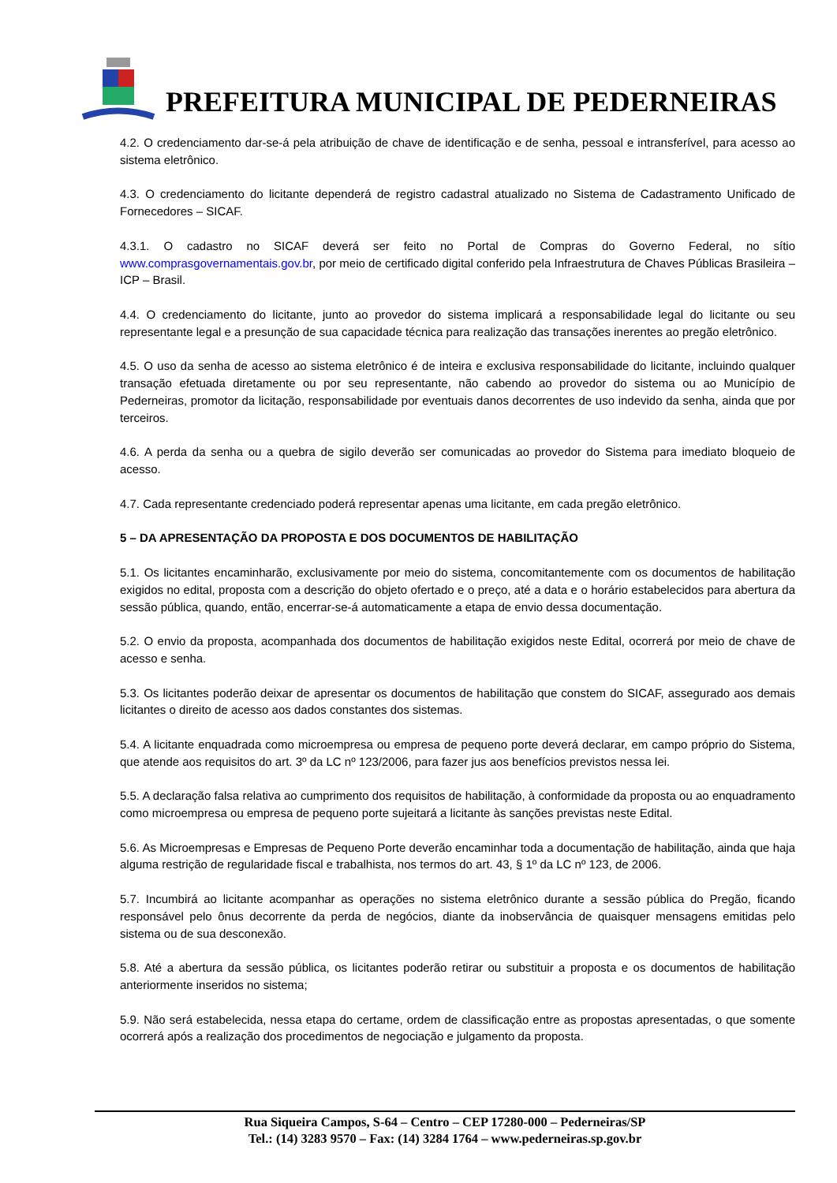PREFEITURA MUNICIPAL DE PEDERNEIRAS
4.2. O credenciamento dar-se-á pela atribuição de chave de identificação e de senha, pessoal e intransferível, para acesso ao sistema eletrônico.
4.3. O credenciamento do licitante dependerá de registro cadastral atualizado no Sistema de Cadastramento Unificado de Fornecedores – SICAF.
4.3.1. O cadastro no SICAF deverá ser feito no Portal de Compras do Governo Federal, no sítio www.comprasgovernamentais.gov.br, por meio de certificado digital conferido pela Infraestrutura de Chaves Públicas Brasileira – ICP – Brasil.
4.4. O credenciamento do licitante, junto ao provedor do sistema implicará a responsabilidade legal do licitante ou seu representante legal e a presunção de sua capacidade técnica para realização das transações inerentes ao pregão eletrônico.
4.5. O uso da senha de acesso ao sistema eletrônico é de inteira e exclusiva responsabilidade do licitante, incluindo qualquer transação efetuada diretamente ou por seu representante, não cabendo ao provedor do sistema ou ao Município de Pederneiras, promotor da licitação, responsabilidade por eventuais danos decorrentes de uso indevido da senha, ainda que por terceiros.
4.6. A perda da senha ou a quebra de sigilo deverão ser comunicadas ao provedor do Sistema para imediato bloqueio de acesso.
4.7. Cada representante credenciado poderá representar apenas uma licitante, em cada pregão eletrônico.
5 – DA APRESENTAÇÃO DA PROPOSTA E DOS DOCUMENTOS DE HABILITAÇÃO
5.1. Os licitantes encaminharão, exclusivamente por meio do sistema, concomitantemente com os documentos de habilitação exigidos no edital, proposta com a descrição do objeto ofertado e o preço, até a data e o horário estabelecidos para abertura da sessão pública, quando, então, encerrar-se-á automaticamente a etapa de envio dessa documentação.
5.2. O envio da proposta, acompanhada dos documentos de habilitação exigidos neste Edital, ocorrerá por meio de chave de acesso e senha.
5.3. Os licitantes poderão deixar de apresentar os documentos de habilitação que constem do SICAF, assegurado aos demais licitantes o direito de acesso aos dados constantes dos sistemas.
5.4. A licitante enquadrada como microempresa ou empresa de pequeno porte deverá declarar, em campo próprio do Sistema, que atende aos requisitos do art. 3º da LC nº 123/2006, para fazer jus aos benefícios previstos nessa lei.
5.5. A declaração falsa relativa ao cumprimento dos requisitos de habilitação, à conformidade da proposta ou ao enquadramento como microempresa ou empresa de pequeno porte sujeitará a licitante às sanções previstas neste Edital.
5.6. As Microempresas e Empresas de Pequeno Porte deverão encaminhar toda a documentação de habilitação, ainda que haja alguma restrição de regularidade fiscal e trabalhista, nos termos do art. 43, § 1º da LC nº 123, de 2006.
5.7. Incumbirá ao licitante acompanhar as operações no sistema eletrônico durante a sessão pública do Pregão, ficando responsável pelo ônus decorrente da perda de negócios, diante da inobservância de quaisquer mensagens emitidas pelo sistema ou de sua desconexão.
5.8. Até a abertura da sessão pública, os licitantes poderão retirar ou substituir a proposta e os documentos de habilitação anteriormente inseridos no sistema;
5.9. Não será estabelecida, nessa etapa do certame, ordem de classificação entre as propostas apresentadas, o que somente ocorrerá após a realização dos procedimentos de negociação e julgamento da proposta.
Rua Siqueira Campos, S-64 – Centro – CEP 17280-000 – Pederneiras/SP
Tel.: (14) 3283 9570 – Fax: (14) 3284 1764 – www.pederneiras.sp.gov.br